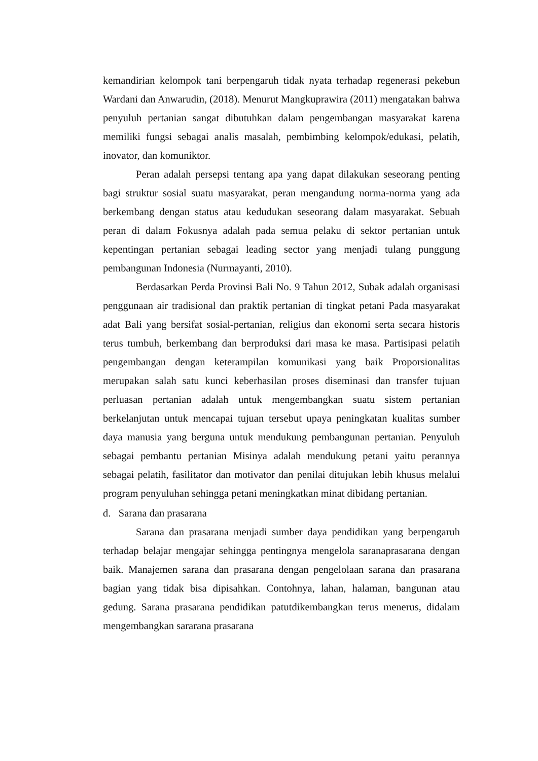kemandirian kelompok tani berpengaruh tidak nyata terhadap regenerasi pekebun Wardani dan Anwarudin, (2018). Menurut Mangkuprawira (2011) mengatakan bahwa penyuluh pertanian sangat dibutuhkan dalam pengembangan masyarakat karena memiliki fungsi sebagai analis masalah, pembimbing kelompok/edukasi, pelatih, inovator, dan komuniktor.
Peran adalah persepsi tentang apa yang dapat dilakukan seseorang penting bagi struktur sosial suatu masyarakat, peran mengandung norma-norma yang ada berkembang dengan status atau kedudukan seseorang dalam masyarakat. Sebuah peran di dalam Fokusnya adalah pada semua pelaku di sektor pertanian untuk kepentingan pertanian sebagai leading sector yang menjadi tulang punggung pembangunan Indonesia (Nurmayanti, 2010).
Berdasarkan Perda Provinsi Bali No. 9 Tahun 2012, Subak adalah organisasi penggunaan air tradisional dan praktik pertanian di tingkat petani Pada masyarakat adat Bali yang bersifat sosial-pertanian, religius dan ekonomi serta secara historis terus tumbuh, berkembang dan berproduksi dari masa ke masa. Partisipasi pelatih pengembangan dengan keterampilan komunikasi yang baik Proporsionalitas merupakan salah satu kunci keberhasilan proses diseminasi dan transfer tujuan perluasan pertanian adalah untuk mengembangkan suatu sistem pertanian berkelanjutan untuk mencapai tujuan tersebut upaya peningkatan kualitas sumber daya manusia yang berguna untuk mendukung pembangunan pertanian. Penyuluh sebagai pembantu pertanian Misinya adalah mendukung petani yaitu perannya sebagai pelatih, fasilitator dan motivator dan penilai ditujukan lebih khusus melalui program penyuluhan sehingga petani meningkatkan minat dibidang pertanian.
d. Sarana dan prasarana
Sarana dan prasarana menjadi sumber daya pendidikan yang berpengaruh terhadap belajar mengajar sehingga pentingnya mengelola saranaprasarana dengan baik. Manajemen sarana dan prasarana dengan pengelolaan sarana dan prasarana bagian yang tidak bisa dipisahkan. Contohnya, lahan, halaman, bangunan atau gedung. Sarana prasarana pendidikan patutdikembangkan terus menerus, didalam mengembangkan sararana prasarana